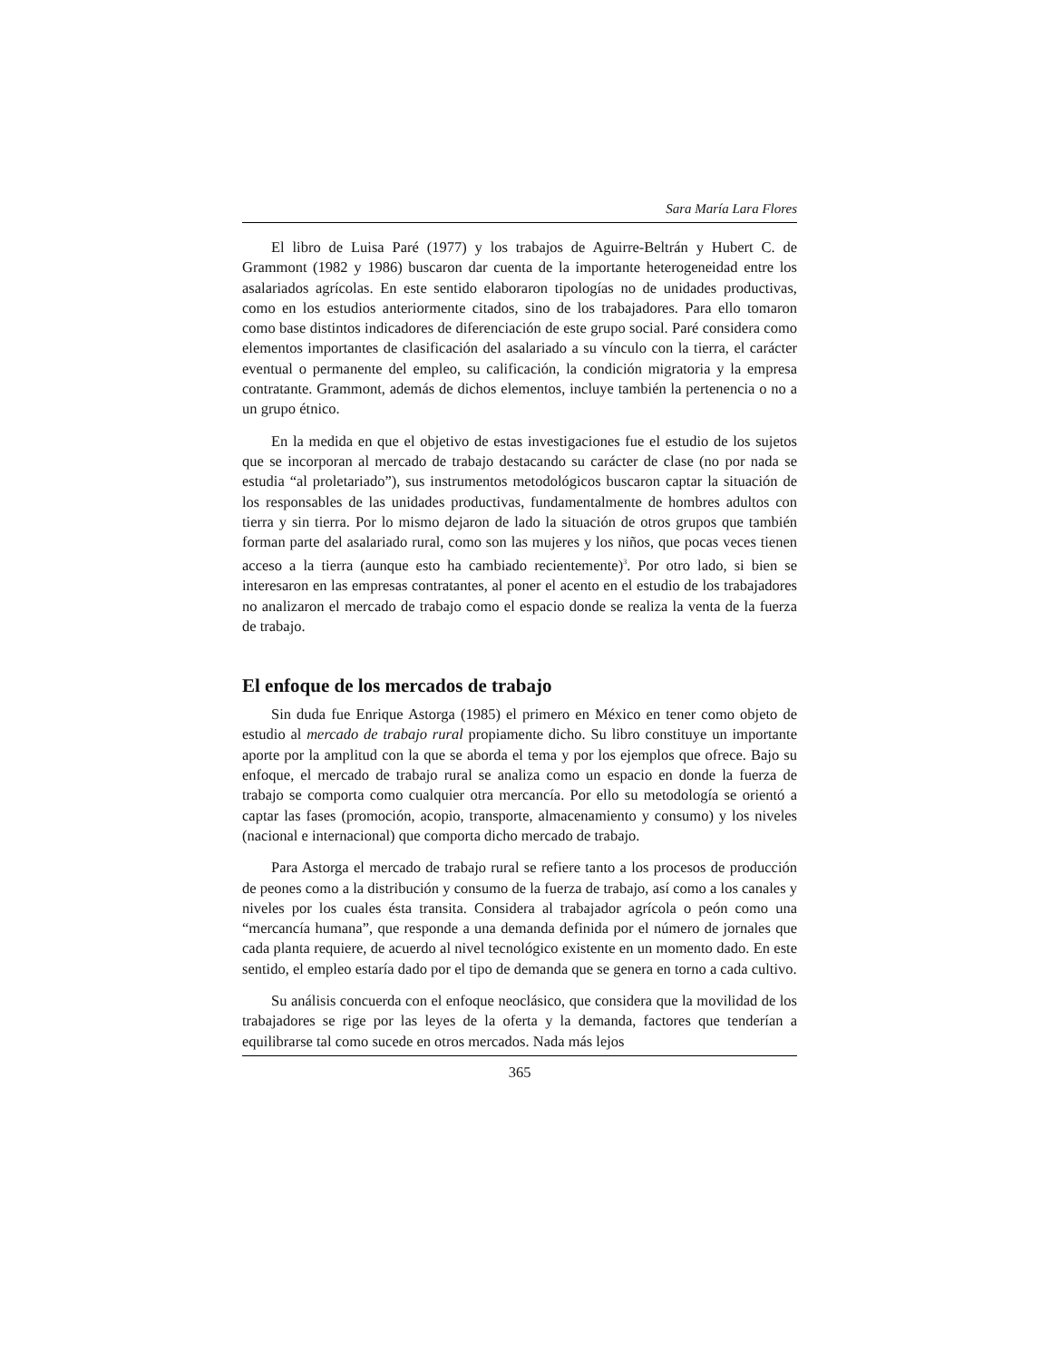Sara María Lara Flores
El libro de Luisa Paré (1977) y los trabajos de Aguirre-Beltrán y Hubert C. de Grammont (1982 y 1986) buscaron dar cuenta de la importante heterogeneidad entre los asalariados agrícolas. En este sentido elaboraron tipologías no de unidades productivas, como en los estudios anteriormente citados, sino de los trabajadores. Para ello tomaron como base distintos indicadores de diferenciación de este grupo social. Paré considera como elementos importantes de clasificación del asalariado a su vínculo con la tierra, el carácter eventual o permanente del empleo, su calificación, la condición migratoria y la empresa contratante. Grammont, además de dichos elementos, incluye también la pertenencia o no a un grupo étnico.
En la medida en que el objetivo de estas investigaciones fue el estudio de los sujetos que se incorporan al mercado de trabajo destacando su carácter de clase (no por nada se estudia “al proletariado”), sus instrumentos metodológicos buscaron captar la situación de los responsables de las unidades productivas, fundamentalmente de hombres adultos con tierra y sin tierra. Por lo mismo dejaron de lado la situación de otros grupos que también forman parte del asalariado rural, como son las mujeres y los niños, que pocas veces tienen acceso a la tierra (aunque esto ha cambiado recientemente)<sup>3</sup>. Por otro lado, si bien se interesaron en las empresas contratantes, al poner el acento en el estudio de los trabajadores no analizaron el mercado de trabajo como el espacio donde se realiza la venta de la fuerza de trabajo.
El enfoque de los mercados de trabajo
Sin duda fue Enrique Astorga (1985) el primero en México en tener como objeto de estudio al mercado de trabajo rural propiamente dicho. Su libro constituye un importante aporte por la amplitud con la que se aborda el tema y por los ejemplos que ofrece. Bajo su enfoque, el mercado de trabajo rural se analiza como un espacio en donde la fuerza de trabajo se comporta como cualquier otra mercancía. Por ello su metodología se orientó a captar las fases (promoción, acopio, transporte, almacenamiento y consumo) y los niveles (nacional e internacional) que comporta dicho mercado de trabajo.
Para Astorga el mercado de trabajo rural se refiere tanto a los procesos de producción de peones como a la distribución y consumo de la fuerza de trabajo, así como a los canales y niveles por los cuales ésta transita. Considera al trabajador agrícola o peón como una “mercancía humana”, que responde a una demanda definida por el número de jornales que cada planta requiere, de acuerdo al nivel tecnológico existente en un momento dado. En este sentido, el empleo estaría dado por el tipo de demanda que se genera en torno a cada cultivo.
Su análisis concuerda con el enfoque neoclásico, que considera que la movilidad de los trabajadores se rige por las leyes de la oferta y la demanda, factores que tenderían a equilibrarse tal como sucede en otros mercados. Nada más lejos
365